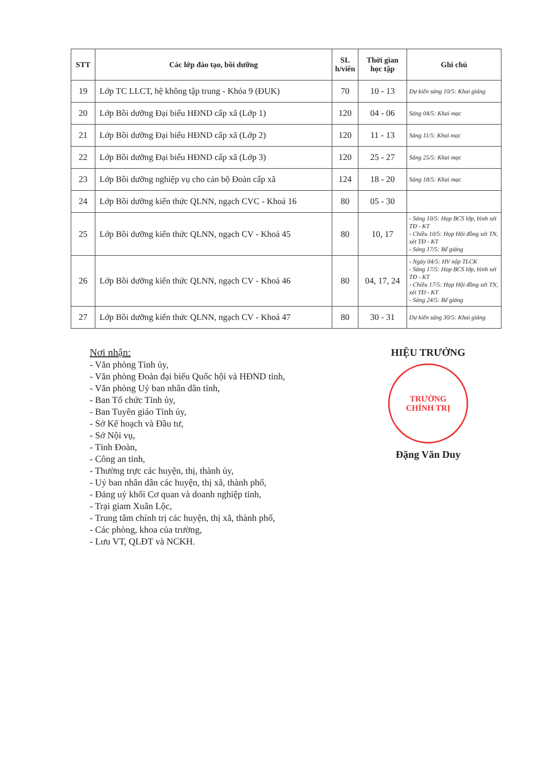| STT | Các lớp đào tạo, bồi dưỡng | SL h/viên | Thời gian học tập | Ghi chú |
| --- | --- | --- | --- | --- |
| 19 | Lớp TC LLCT, hệ không tập trung - Khóa 9 (ĐUK) | 70 | 10 - 13 | Dự kiến sáng 10/5: Khai giảng |
| 20 | Lớp Bồi dưỡng Đại biểu HĐND cấp xã (Lớp 1) | 120 | 04 - 06 | Sáng 04/5: Khai mạc |
| 21 | Lớp Bồi dưỡng Đại biểu HĐND cấp xã (Lớp 2) | 120 | 11 - 13 | Sáng 11/5: Khai mạc |
| 22 | Lớp Bồi dưỡng Đại biểu HĐND cấp xã (Lớp 3) | 120 | 25 - 27 | Sáng 25/5: Khai mạc |
| 23 | Lớp Bồi dưỡng nghiệp vụ cho cán bộ Đoàn cấp xã | 124 | 18 - 20 | Sáng 18/5: Khai mạc |
| 24 | Lớp Bồi dưỡng kiến thức QLNN, ngạch CVC - Khoá 16 | 80 | 05 - 30 | |
| 25 | Lớp Bồi dưỡng kiến thức QLNN, ngạch CV - Khoá 45 | 80 | 10, 17 | - Sáng 10/5: Họp BCS lớp, bình xét TĐ - KT - Chiều 10/5: Họp Hội đồng xét TN, xét TĐ - KT - Sáng 17/5: Bế giảng |
| 26 | Lớp Bồi dưỡng kiến thức QLNN, ngạch CV - Khoá 46 | 80 | 04, 17, 24 | - Ngày 04/5: HV nộp TLCK - Sáng 17/5: Họp BCS lớp, bình xét TĐ - KT - Chiều 17/5: Họp Hội đồng xét TN, xét TĐ - KT - Sáng 24/5: Bế giảng |
| 27 | Lớp Bồi dưỡng kiến thức QLNN, ngạch CV - Khoá 47 | 80 | 30 - 31 | Dự kiến sáng 30/5: Khai giảng |
Nơi nhận:
- Văn phòng Tỉnh ủy,
- Văn phòng Đoàn đại biểu Quốc hội và HĐND tỉnh,
- Văn phòng Uỷ ban nhân dân tỉnh,
- Ban Tổ chức Tỉnh ủy,
- Ban Tuyên giáo Tỉnh ủy,
- Sở Kế hoạch và Đầu tư,
- Sở Nội vụ,
- Tỉnh Đoàn,
- Công an tỉnh,
- Thường trực các huyện, thị, thành ủy,
- Uỷ ban nhân dân các huyện, thị xã, thành phố,
- Đảng uỷ khối Cơ quan và doanh nghiệp tỉnh,
- Trại giam Xuân Lộc,
- Trung tâm chính trị các huyện, thị xã, thành phố,
- Các phòng, khoa của trường,
- Lưu VT, QLĐT và NCKH.
HIỆU TRƯỞNG
TRƯỜNG
CHÍNH TRỊ
Đặng Văn Duy